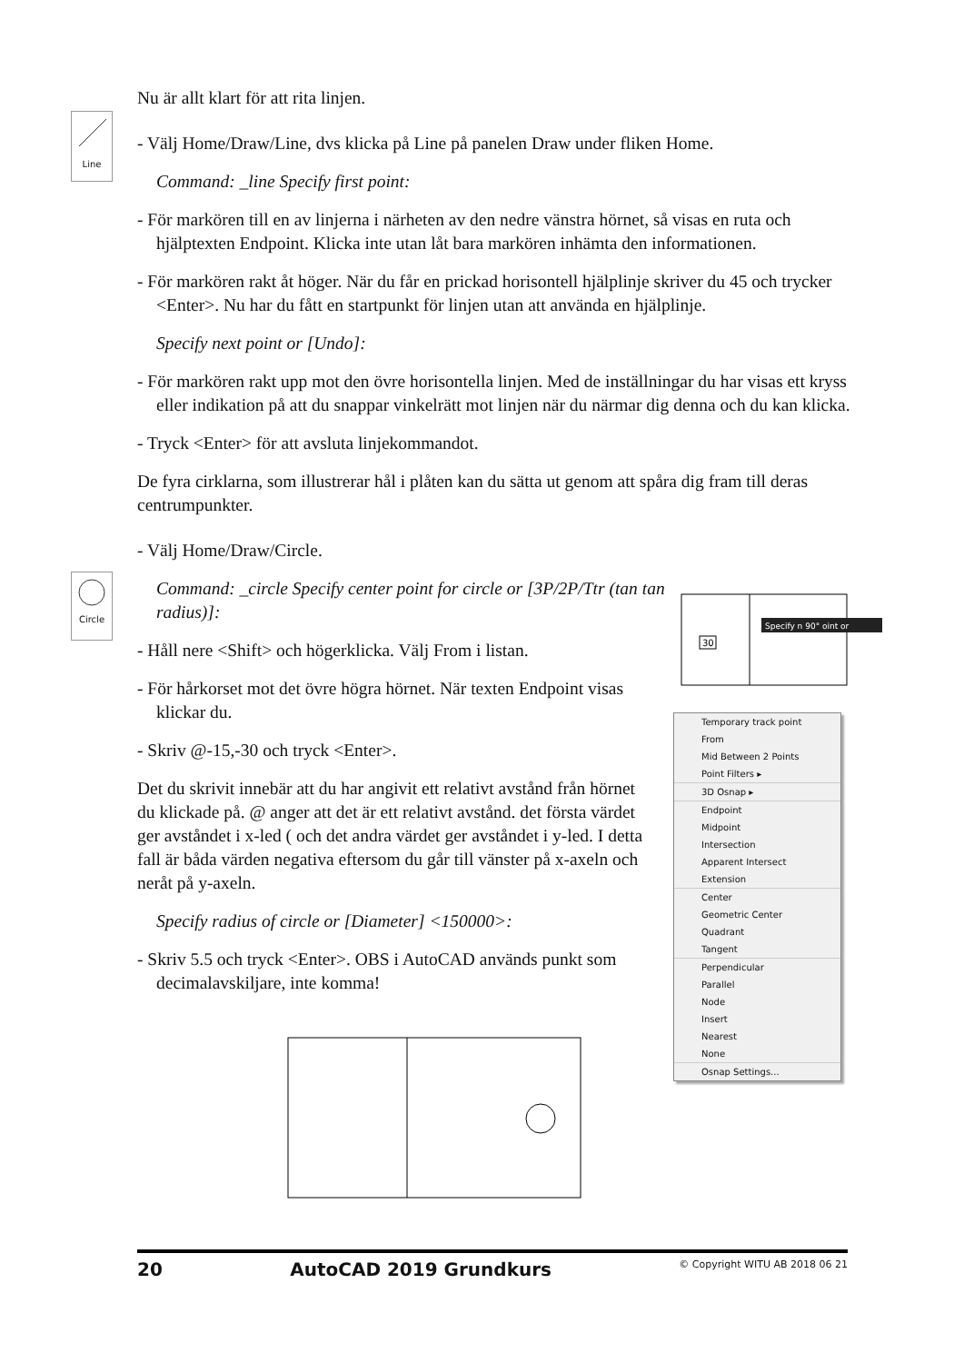Line
Circle
Nu är allt klart för att rita linjen.
- Välj Home/Draw/Line, dvs klicka på Line på panelen Draw under fliken Home.
Command: _line Specify first point:
- För markören till en av linjerna i närheten av den nedre vänstra hörnet, så visas en ruta och hjälptexten Endpoint. Klicka inte utan låt bara markören inhämta den informationen.
- För markören rakt åt höger. När du får en prickad horisontell hjälplinje skriver du 45 och trycker <Enter>. Nu har du fått en startpunkt för linjen utan att använda en hjälplinje.
Specify next point or [Undo]:
- För markören rakt upp mot den övre horisontella linjen. Med de inställningar du har visas ett kryss eller indikation på att du snappar vinkelrätt mot linjen när du närmar dig denna och du kan klicka.
- Tryck <Enter> för att avsluta linjekommandot.
De fyra cirklarna, som illustrerar hål i plåten kan du sätta ut genom att spåra dig fram till deras centrumpunkter.
- Välj Home/Draw/Circle.
Command: _circle Specify center point for circle or [3P/2P/Ttr (tan tan radius)]:
- Håll nere <Shift> och högerklicka. Välj From i listan.
- För hårkorset mot det övre högra hörnet. När texten Endpoint visas klickar du.
- Skriv @-15,-30 och tryck <Enter>.
Det du skrivit innebär att du har angivit ett relativt avstånd från hörnet du klickade på. @ anger att det är ett relativt avstånd. det första värdet ger avståndet i x-led ( och det andra värdet ger avståndet i y-led. I detta fall är båda värden negativa eftersom du går till vänster på x-axeln och neråt på y-axeln.
Specify radius of circle or [Diameter] <150000>:
- Skriv 5.5 och tryck <Enter>. OBS i AutoCAD används punkt som decimalavskiljare, inte komma!
30
Specify n 90° oint or
Temporary track point
From
Mid Between 2 Points
Point Filters ▸
3D Osnap ▸
Endpoint
Midpoint
Intersection
Apparent Intersect
Extension
Center
Geometric Center
Quadrant
Tangent
Perpendicular
Parallel
Node
Insert
Nearest
None
Osnap Settings...
20 AutoCAD 2019 Grundkurs © Copyright WITU AB 2018 06 21